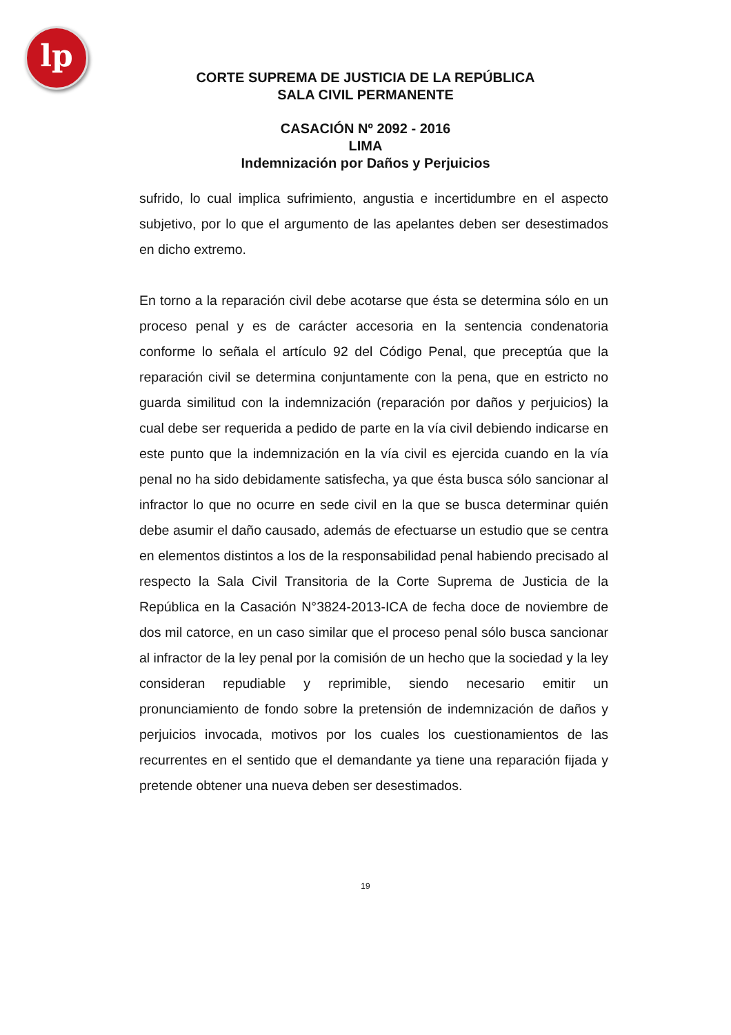lp
CORTE SUPREMA DE JUSTICIA DE LA REPÚBLICA
SALA CIVIL PERMANENTE
CASACIÓN Nº 2092 - 2016
LIMA
Indemnización por Daños y Perjuicios
sufrido, lo cual implica sufrimiento, angustia e incertidumbre en el aspecto subjetivo, por lo que el argumento de las apelantes deben ser desestimados en dicho extremo.
En torno a la reparación civil debe acotarse que ésta se determina sólo en un proceso penal y es de carácter accesoria en la sentencia condenatoria conforme lo señala el artículo 92 del Código Penal, que preceptúa que la reparación civil se determina conjuntamente con la pena, que en estricto no guarda similitud con la indemnización (reparación por daños y perjuicios) la cual debe ser requerida a pedido de parte en la vía civil debiendo indicarse en este punto que la indemnización en la vía civil es ejercida cuando en la vía penal no ha sido debidamente satisfecha, ya que ésta busca sólo sancionar al infractor lo que no ocurre en sede civil en la que se busca determinar quién debe asumir el daño causado, además de efectuarse un estudio que se centra en elementos distintos a los de la responsabilidad penal habiendo precisado al respecto la Sala Civil Transitoria de la Corte Suprema de Justicia de la República en la Casación N°3824-2013-ICA de fecha doce de noviembre de dos mil catorce, en un caso similar que el proceso penal sólo busca sancionar al infractor de la ley penal por la comisión de un hecho que la sociedad y la ley consideran repudiable y reprimible, siendo necesario emitir un pronunciamiento de fondo sobre la pretensión de indemnización de daños y perjuicios invocada, motivos por los cuales los cuestionamientos de las recurrentes en el sentido que el demandante ya tiene una reparación fijada y pretende obtener una nueva deben ser desestimados.
19